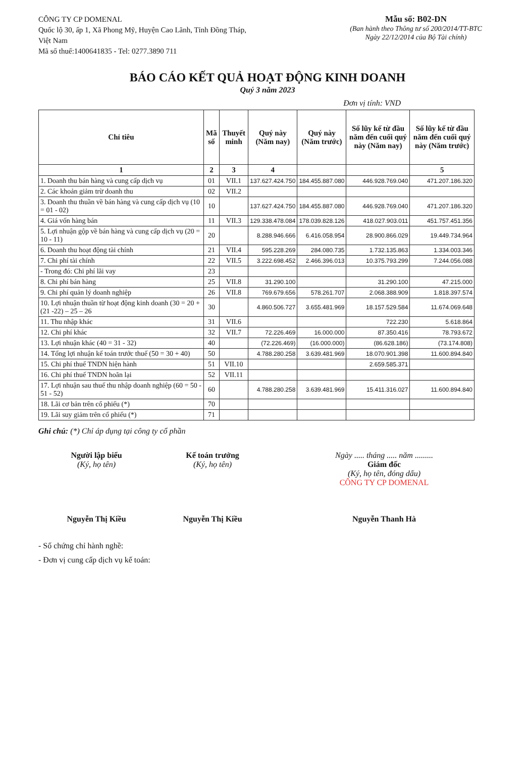CÔNG TY CP DOMENAL
Quốc lộ 30, ấp 1, Xã Phong Mỹ, Huyện Cao Lãnh, Tỉnh Đồng Tháp, Việt Nam
Mã số thuế:1400641835 - Tel: 0277.3890 711
Mẫu số: B02-DN
(Ban hành theo Thông tư số 200/2014/TT-BTC
Ngày 22/12/2014 của Bộ Tài chính)
BÁO CÁO KẾT QUẢ HOẠT ĐỘNG KINH DOANH
Quý 3 năm 2023
Đơn vị tính: VND
| Chỉ tiêu | Mã số | Thuyết minh | Quý này (Năm nay) | Quý này (Năm trước) | Số lũy kế từ đầu năm đến cuối quý này (Năm nay) | Số lũy kế từ đầu năm đến cuối quý này (Năm trước) |
| --- | --- | --- | --- | --- | --- | --- |
| 1 | 2 | 3 | 4 | | | 5 |
| 1. Doanh thu bán hàng và cung cấp dịch vụ | 01 | VII.1 | 137.627.424.750 | 184.455.887.080 | 446.928.769.040 | 471.207.186.320 |
| 2. Các khoản giảm trừ doanh thu | 02 | VII.2 | | | | |
| 3. Doanh thu thuần về bán hàng và cung cấp dịch vụ (10 = 01 - 02) | 10 | | 137.627.424.750 | 184.455.887.080 | 446.928.769.040 | 471.207.186.320 |
| 4. Giá vốn hàng bán | 11 | VII.3 | 129.338.478.084 | 178.039.828.126 | 418.027.903.011 | 451.757.451.356 |
| 5. Lợi nhuận gộp về bán hàng và cung cấp dịch vụ (20 = 10 - 11) | 20 | | 8.288.946.666 | 6.416.058.954 | 28.900.866.029 | 19.449.734.964 |
| 6. Doanh thu hoạt động tài chính | 21 | VII.4 | 595.228.269 | 284.080.735 | 1.732.135.863 | 1.334.003.346 |
| 7. Chi phí tài chính | 22 | VII.5 | 3.222.698.452 | 2.466.396.013 | 10.375.793.299 | 7.244.056.088 |
| - Trong đó: Chi phí lãi vay | 23 | | | | | |
| 8. Chi phí bán hàng | 25 | VII.8 | 31.290.100 | | 31.290.100 | 47.215.000 |
| 9. Chi phí quản lý doanh nghiệp | 26 | VII.8 | 769.679.656 | 578.261.707 | 2.068.388.909 | 1.818.397.574 |
| 10. Lợi nhuận thuần từ hoạt động kinh doanh (30 = 20 + (21 -22) – 25 – 26 | 30 | | 4.860.506.727 | 3.655.481.969 | 18.157.529.584 | 11.674.069.648 |
| 11. Thu nhập khác | 31 | VII.6 | | | 722.230 | 5.618.864 |
| 12. Chi phí khác | 32 | VII.7 | 72.226.469 | 16.000.000 | 87.350.416 | 78.793.672 |
| 13. Lợi nhuận khác (40 = 31 - 32) | 40 | | (72.226.469) | (16.000.000) | (86.628.186) | (73.174.808) |
| 14. Tổng lợi nhuận kế toán trước thuế (50 = 30 + 40) | 50 | | 4.788.280.258 | 3.639.481.969 | 18.070.901.398 | 11.600.894.840 |
| 15. Chi phí thuế TNDN hiện hành | 51 | VII.10 | | | 2.659.585.371 | |
| 16. Chi phí thuế TNDN hoãn lại | 52 | VII.11 | | | | |
| 17. Lợi nhuận sau thuế thu nhập doanh nghiệp (60 = 50 - 51 - 52) | 60 | | 4.788.280.258 | 3.639.481.969 | 15.411.316.027 | 11.600.894.840 |
| 18. Lãi cơ bản trên cổ phiếu (*) | 70 | | | | | |
| 19. Lãi suy giảm trên cổ phiếu (*) | 71 | | | | | |
Ghi chú: (*) Chỉ áp dụng tại công ty cổ phần
Người lập biểu
(Ký, họ tên)
Nguyễn Thị Kiều
Kế toán trưởng
(Ký, họ tên)
Nguyễn Thị Kiều
Ngày ..... tháng ..... năm .........
Giám đốc
(Ký, họ tên, đóng dấu)
CÔNG TY CP DOMENAL
Nguyễn Thanh Hà
- Số chứng chỉ hành nghề:
- Đơn vị cung cấp dịch vụ kế toán: